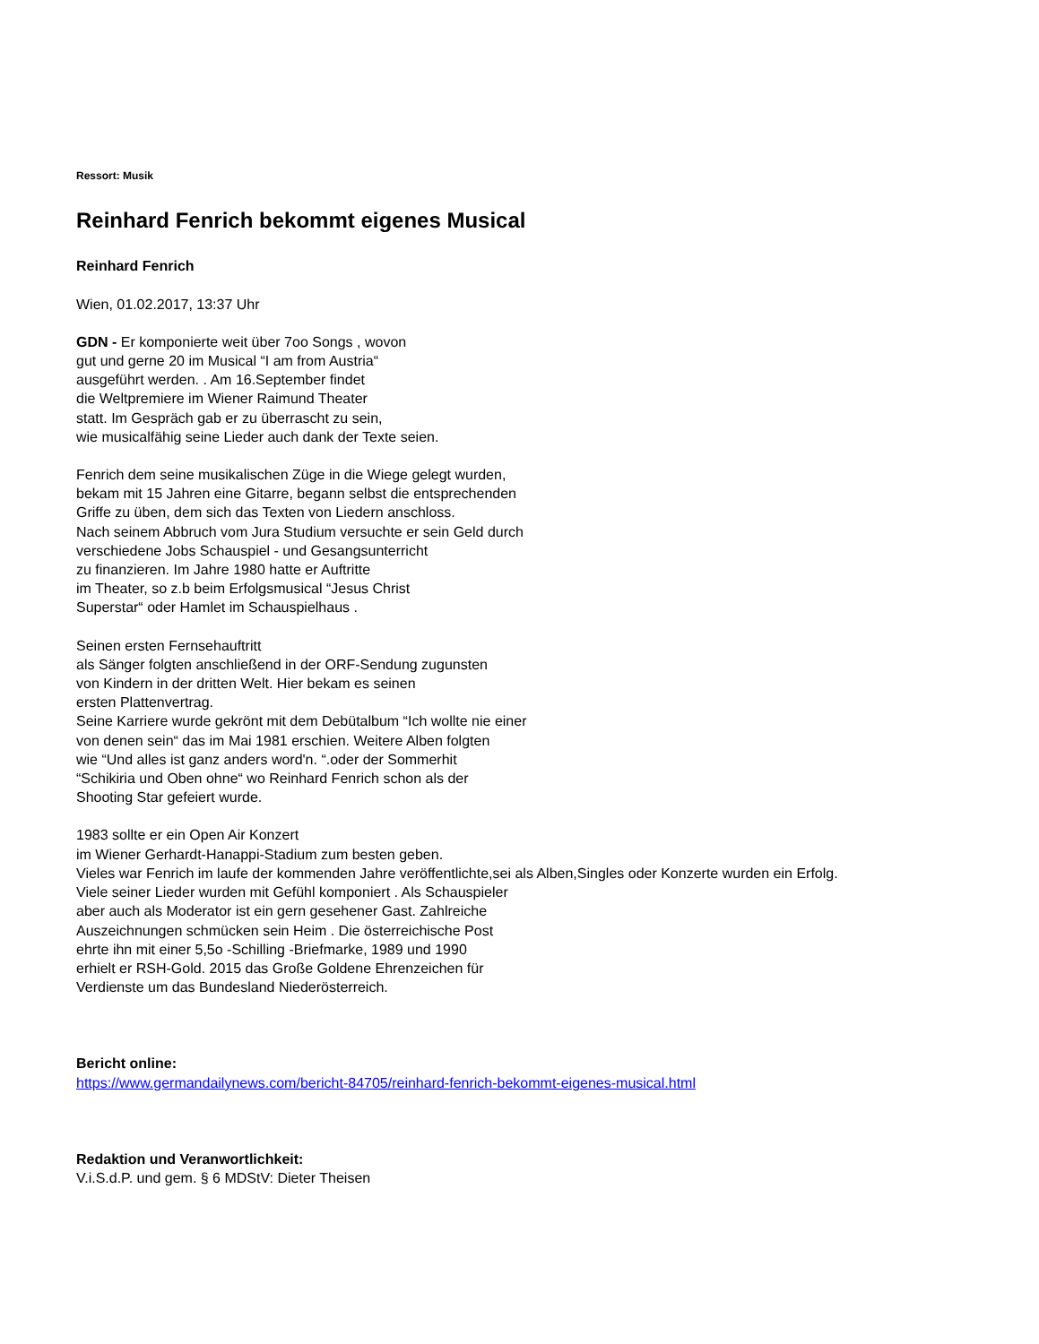Ressort: Musik
Reinhard Fenrich bekommt eigenes Musical
Reinhard Fenrich
Wien, 01.02.2017, 13:37 Uhr
GDN - Er komponierte weit über 7oo Songs , wovon
gut und gerne 20 im Musical “I am from Austria“
ausgeführt werden. . Am 16.September findet
die Weltpremiere im Wiener Raimund Theater
statt. Im Gespräch gab er zu überrascht zu sein,
wie musicalfähig seine Lieder auch dank der Texte seien.
Fenrich dem seine musikalischen Züge in die Wiege gelegt wurden,
bekam mit 15 Jahren eine Gitarre, begann selbst die entsprechenden
Griffe zu üben, dem sich das Texten von Liedern anschloss.
Nach seinem Abbruch vom Jura Studium versuchte er sein Geld durch
verschiedene Jobs Schauspiel - und Gesangsunterricht
zu finanzieren. Im Jahre 1980 hatte er Auftritte
im Theater, so z.b beim Erfolgsmusical “Jesus Christ
Superstar“ oder Hamlet im Schauspielhaus .
Seinen ersten Fernsehauftritt
als Sänger folgten anschließend in der ORF-Sendung zugunsten
von Kindern in der dritten Welt. Hier bekam es seinen
ersten Plattenvertrag.
Seine Karriere wurde gekrönt mit dem Debütalbum “Ich wollte nie einer
von denen sein“ das im Mai 1981 erschien. Weitere Alben folgten
wie “Und alles ist ganz anders word'n. “.oder der Sommerhit
“Schikiria und Oben ohne“ wo Reinhard Fenrich schon als der
Shooting Star gefeiert wurde.
1983 sollte er ein Open Air Konzert
im Wiener Gerhardt-Hanappi-Stadium zum besten geben.
Vieles war Fenrich im laufe der kommenden Jahre veröffentlichte,sei als Alben,Singles oder Konzerte wurden ein Erfolg.
Viele seiner Lieder wurden mit Gefühl komponiert . Als Schauspieler
aber auch als Moderator ist ein gern gesehener Gast. Zahlreiche
Auszeichnungen schmücken sein Heim . Die österreichische Post
ehrte ihn mit einer 5,5o -Schilling -Briefmarke, 1989 und 1990
erhielt er RSH-Gold. 2015 das Große Goldene Ehrenzeichen für
Verdienste um das Bundesland Niederösterreich.
Bericht online:
https://www.germandailynews.com/bericht-84705/reinhard-fenrich-bekommt-eigenes-musical.html
Redaktion und Veranwortlichkeit:
V.i.S.d.P. und gem. § 6 MDStV: Dieter Theisen